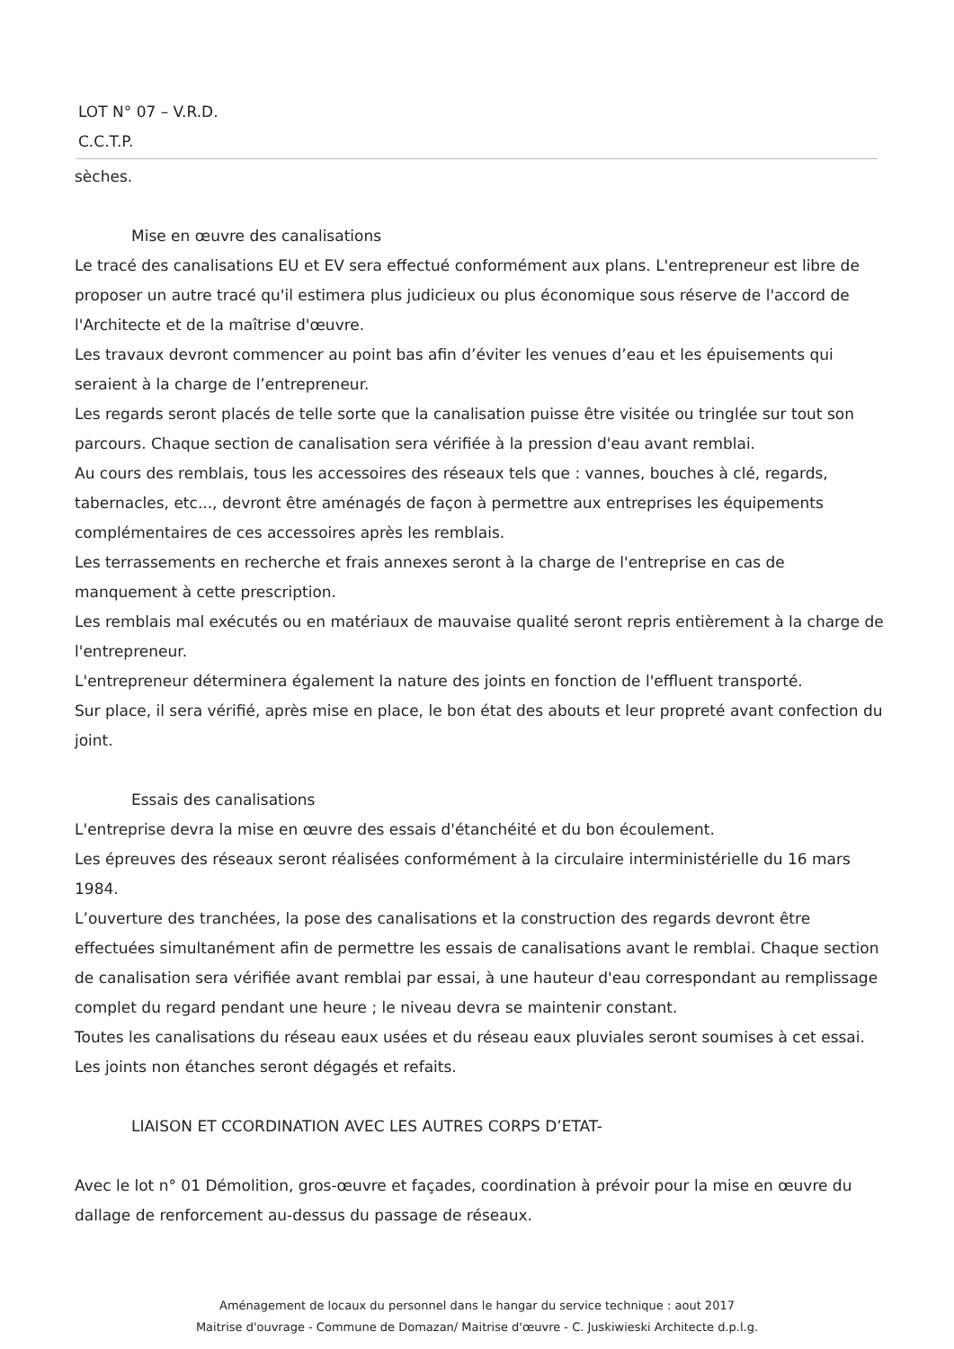LOT N° 07 – V.R.D.
C.C.T.P.
sèches.
Mise en œuvre des canalisations
Le tracé des canalisations EU et EV sera effectué conformément aux plans. L'entrepreneur est libre de proposer un autre tracé qu'il estimera plus judicieux ou plus économique sous réserve de l'accord de l'Architecte et de la maîtrise d'œuvre.
Les travaux devront commencer au point bas afin d’éviter les venues d’eau et les épuisements qui seraient à la charge de l’entrepreneur.
Les regards seront placés de telle sorte que la canalisation puisse être visitée ou tringlée sur tout son parcours. Chaque section de canalisation sera vérifiée à la pression d'eau avant remblai.
Au cours des remblais, tous les accessoires des réseaux tels que : vannes, bouches à clé, regards, tabernacles, etc..., devront être aménagés de façon à permettre aux entreprises les équipements complémentaires de ces accessoires après les remblais.
Les terrassements en recherche et frais annexes seront à la charge de l'entreprise en cas de manquement à cette prescription.
Les remblais mal exécutés ou en matériaux de mauvaise qualité seront repris entièrement à la charge de l'entrepreneur.
L'entrepreneur déterminera également la nature des joints en fonction de l'effluent transporté.
Sur place, il sera vérifié, après mise en place, le bon état des abouts et leur propreté avant confection du joint.
Essais des canalisations
L'entreprise devra la mise en œuvre des essais d'étanchéité et du bon écoulement.
Les épreuves des réseaux seront réalisées conformément à la circulaire interministérielle du 16 mars 1984.
L’ouverture des tranchées, la pose des canalisations et la construction des regards devront être effectuées simultanément afin de permettre les essais de canalisations avant le remblai. Chaque section de canalisation sera vérifiée avant remblai par essai, à une hauteur d'eau correspondant au remplissage complet du regard pendant une heure ; le niveau devra se maintenir constant.
Toutes les canalisations du réseau eaux usées et du réseau eaux pluviales seront soumises à cet essai.
Les joints non étanches seront dégagés et refaits.
LIAISON ET CCORDINATION AVEC LES AUTRES CORPS D’ETAT-
Avec le lot n° 01 Démolition, gros-œuvre et façades, coordination à prévoir pour la mise en œuvre du dallage de renforcement au-dessus du passage de réseaux.
Aménagement de locaux du personnel dans le hangar du service technique : aout 2017
Maitrise d'ouvrage - Commune de Domazan/ Maitrise d'œuvre - C. Juskiwieski Architecte d.p.l.g.